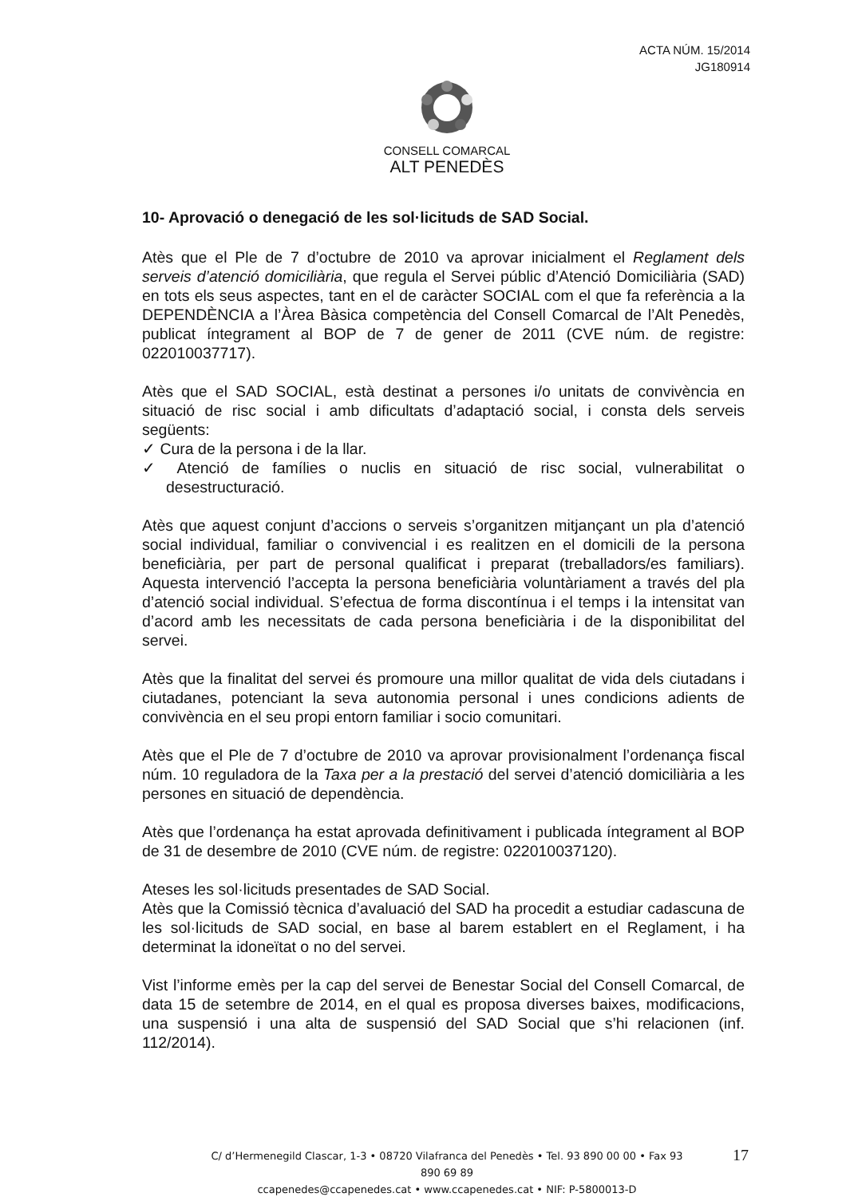ACTA NÚM. 15/2014
JG180914
CONSELL COMARCAL
ALT PENEDÈS
10- Aprovació o denegació de les sol·licituds de SAD Social.
Atès que el Ple de 7 d’octubre de 2010 va aprovar inicialment el Reglament dels serveis d’atenció domiciliària, que regula el Servei públic d’Atenció Domiciliària (SAD) en tots els seus aspectes, tant en el de caràcter SOCIAL com el que fa referència a la DEPENDÈNCIA a l’Àrea Bàsica competència del Consell Comarcal de l’Alt Penedès, publicat íntegrament al BOP de 7 de gener de 2011 (CVE núm. de registre: 022010037717).
Atès que el SAD SOCIAL, està destinat a persones i/o unitats de convivència en situació de risc social i amb dificultats d’adaptació social, i consta dels serveis següents:
✓ Cura de la persona i de la llar.
✓ Atenció de famílies o nuclis en situació de risc social, vulnerabilitat o desestructuració.
Atès que aquest conjunt d’accions o serveis s’organitzen mitjançant un pla d’atenció social individual, familiar o convivencial i es realitzen en el domicili de la persona beneficiària, per part de personal qualificat i preparat (treballadors/es familiars). Aquesta intervenció l’accepta la persona beneficiària voluntàriament a través del pla d’atenció social individual. S’efectua de forma discontínua i el temps i la intensitat van d’acord amb les necessitats de cada persona beneficiària i de la disponibilitat del servei.
Atès que la finalitat del servei és promoure una millor qualitat de vida dels ciutadans i ciutadanes, potenciant la seva autonomia personal i unes condicions adients de convivència en el seu propi entorn familiar i socio comunitari.
Atès que el Ple de 7 d’octubre de 2010 va aprovar provisionalment l’ordenança fiscal núm. 10 reguladora de la Taxa per a la prestació del servei d’atenció domiciliària a les persones en situació de dependència.
Atès que l’ordenança ha estat aprovada definitivament i publicada íntegrament al BOP de 31 de desembre de 2010 (CVE núm. de registre: 022010037120).
Ateses les sol·licituds presentades de SAD Social.
Atès que la Comissió tècnica d’avaluació del SAD ha procedit a estudiar cadascuna de les sol·licituds de SAD social, en base al barem establert en el Reglament, i ha determinat la idoneïtat o no del servei.
Vist l’informe emès per la cap del servei de Benestar Social del Consell Comarcal, de data 15 de setembre de 2014, en el qual es proposa diverses baixes, modificacions, una suspensió i una alta de suspensió del SAD Social que s’hi relacionen (inf. 112/2014).
C/ d’Hermenegild Clascar, 1-3 • 08720 Vilafranca del Penedès • Tel. 93 890 00 00 • Fax 93 890 69 89
ccapenedes@ccapenedes.cat • www.ccapenedes.cat • NIF: P-5800013-D
17